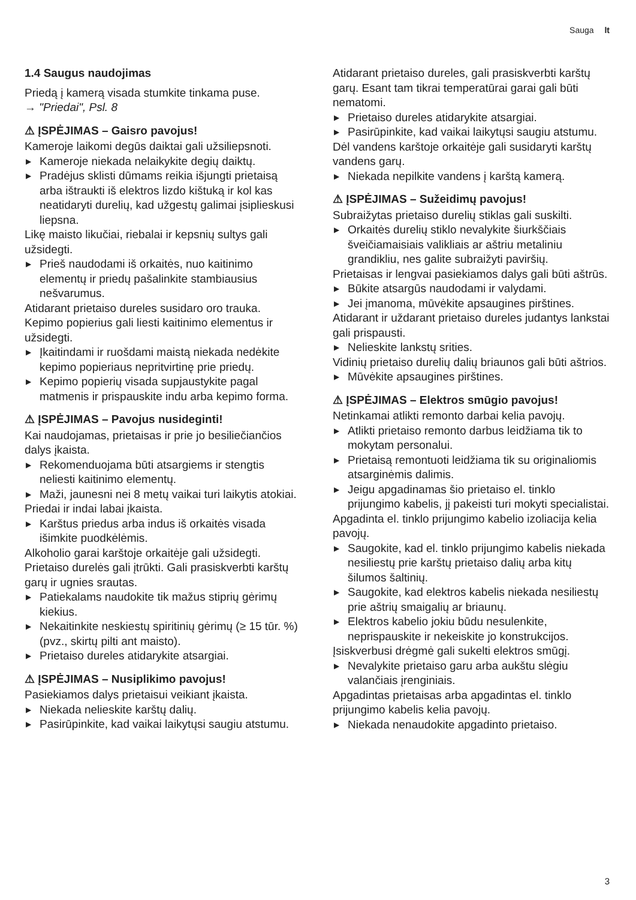Sauga lt
1.4 Saugus naudojimas
Priedą į kamerą visada stumkite tinkama puse.
→ "Priedai", Psl. 8
⚠ ĮSPĖJIMAS – Gaisro pavojus!
Kameroje laikomi degūs daiktai gali užsiliepsnoti.
▶ Kameroje niekada nelaikykite degių daiktų.
▶ Pradėjus sklisti dūmams reikia išjungti prietaisą arba ištraukti iš elektros lizdo kištuką ir kol kas neatidaryti durelių, kad užgestų galimai įsiplieskusi liepsna.
Likę maisto likučiai, riebalai ir kepsnių sultys gali užsidegti.
▶ Prieš naudodami iš orkaitės, nuo kaitinimo elementų ir priedų pašalinkite stambiausius nešvarumus.
Atidarant prietaiso dureles susidaro oro trauka. Kepimo popierius gali liesti kaitinimo elementus ir užsidegti.
▶ Įkaitindami ir ruošdami maistą niekada nedėkite kepimo popieriaus nepritvirtinę prie priedų.
▶ Kepimo popierių visada supjaustykite pagal matmenis ir prispauskite indu arba kepimo forma.
⚠ ĮSPĖJIMAS – Pavojus nusideginti!
Kai naudojamas, prietaisas ir prie jo besiliečiančios dalys įkaista.
▶ Rekomenduojama būti atsargiems ir stengtis neliesti kaitinimo elementų.
▶ Maži, jaunesni nei 8 metų vaikai turi laikytis atokiai.
Priedai ir indai labai įkaista.
▶ Karštus priedus arba indus iš orkaitės visada išimkite puodkėlėmis.
Alkoholio garai karštoje orkaitėje gali užsidegti. Prietaiso durelės gali įtrūkti. Gali prasiskverbti karštų garų ir ugnies srautas.
▶ Patiekalams naudokite tik mažus stiprių gėrimų kiekius.
▶ Nekaitinkite neskiestų spiritinių gėrimų (≥ 15 tūr. %) (pvz., skirtų pilti ant maisto).
▶ Prietaiso dureles atidarykite atsargiai.
⚠ ĮSPĖJIMAS – Nusiplikimo pavojus!
Pasiekiamos dalys prietaisui veikiant įkaista.
▶ Niekada nelieskite karštų dalių.
▶ Pasirūpinkite, kad vaikai laikytųsi saugiu atstumu.
Atidarant prietaiso dureles, gali prasiskverbti karštų garų. Esant tam tikrai temperatūrai garai gali būti nematomi.
▶ Prietaiso dureles atidarykite atsargiai.
▶ Pasirūpinkite, kad vaikai laikytųsi saugiu atstumu.
Dėl vandens karštoje orkaitėje gali susidaryti karštų vandens garų.
▶ Niekada nepilkite vandens į karštą kamerą.
⚠ ĮSPĖJIMAS – Sužeidimų pavojus!
Subraižytas prietaiso durelių stiklas gali suskilti.
▶ Orkaitės durelių stiklo nevalykite šiurkščiais šveičiamaisiais valikliais ar aštriu metaliniu grandikliu, nes galite subraižyti paviršių.
Prietaisas ir lengvai pasiekiamos dalys gali būti aštrūs.
▶ Būkite atsargūs naudodami ir valydami.
▶ Jei įmanoma, mūvėkite apsaugines pirštines.
Atidarant ir uždarant prietaiso dureles judantys lankstai gali prispausti.
▶ Nelieskite lankstų srities.
Vidinių prietaiso durelių dalių briaunos gali būti aštrios.
▶ Mūvėkite apsaugines pirštines.
⚠ ĮSPĖJIMAS – Elektros smūgio pavojus!
Netinkamai atlikti remonto darbai kelia pavojų.
▶ Atlikti prietaiso remonto darbus leidžiama tik to mokytam personalui.
▶ Prietaisą remontuoti leidžiama tik su originaliomis atsarginėmis dalimis.
▶ Jeigu apgadinamas šio prietaiso el. tinklo prijungimo kabelis, jį pakeisti turi mokyti specialistai.
Apgadinta el. tinklo prijungimo kabelio izoliacija kelia pavojų.
▶ Saugokite, kad el. tinklo prijungimo kabelis niekada nesiliestų prie karštų prietaiso dalių arba kitų šilumos šaltinių.
▶ Saugokite, kad elektros kabelis niekada nesiliestų prie aštrių smaigalių ar briaunų.
▶ Elektros kabelio jokiu būdu nesulenkite, neprispauskite ir nekeiskite jo konstrukcijos.
Įsiskverbusi drėgmė gali sukelti elektros smūgį.
▶ Nevalykite prietaiso garu arba aukštu slėgiu valančiais įrenginiais.
Apgadintas prietaisas arba apgadintas el. tinklo prijungimo kabelis kelia pavojų.
▶ Niekada nenaudokite apgadinto prietaiso.
3